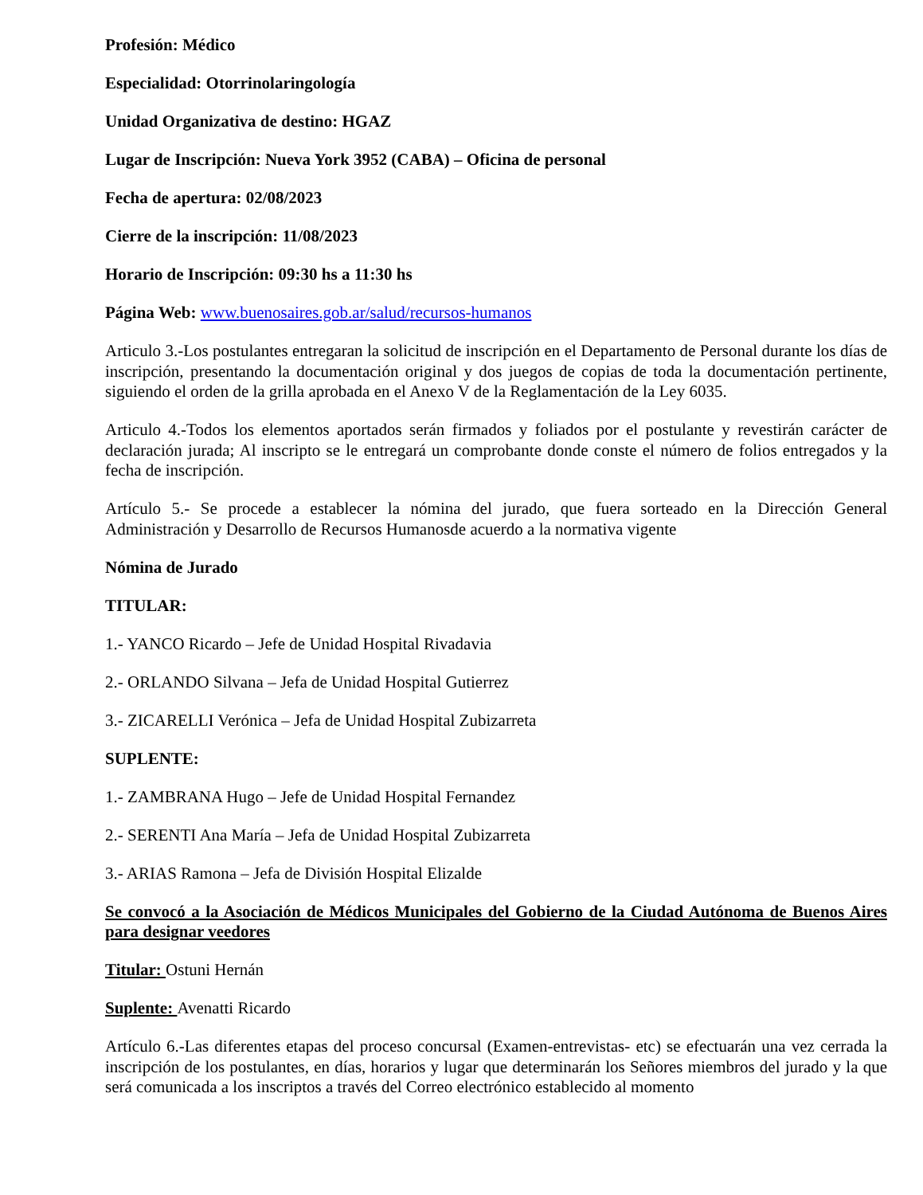Profesión: Médico
Especialidad: Otorrinolaringología
Unidad Organizativa de destino: HGAZ
Lugar de Inscripción: Nueva York 3952 (CABA) – Oficina de personal
Fecha de apertura: 02/08/2023
Cierre de la inscripción: 11/08/2023
Horario de Inscripción: 09:30 hs a 11:30 hs
Página Web: www.buenosaires.gob.ar/salud/recursos-humanos
Articulo 3.-Los postulantes entregaran la solicitud de inscripción en el Departamento de Personal durante los días de inscripción, presentando la documentación original y dos juegos de copias de toda la documentación pertinente, siguiendo el orden de la grilla aprobada en el Anexo V de la Reglamentación de la Ley 6035.
Articulo 4.-Todos los elementos aportados serán firmados y foliados por el postulante y revestirán carácter de declaración jurada; Al inscripto se le entregará un comprobante donde conste el número de folios entregados y la fecha de inscripción.
Artículo 5.- Se procede a establecer la nómina del jurado, que fuera sorteado en la Dirección General Administración y Desarrollo de Recursos Humanosde acuerdo a la normativa vigente
Nómina de Jurado
TITULAR:
1.- YANCO Ricardo – Jefe de Unidad Hospital Rivadavia
2.- ORLANDO Silvana – Jefa de Unidad Hospital Gutierrez
3.- ZICARELLI Verónica – Jefa de Unidad Hospital Zubizarreta
SUPLENTE:
1.- ZAMBRANA Hugo – Jefe de Unidad Hospital Fernandez
2.- SERENTI Ana María – Jefa de Unidad Hospital Zubizarreta
3.- ARIAS Ramona – Jefa de División Hospital Elizalde
Se convocó a la Asociación de Médicos Municipales del Gobierno de la Ciudad Autónoma de Buenos Aires para designar veedores
Titular: Ostuni Hernán
Suplente: Avenatti Ricardo
Artículo 6.-Las diferentes etapas del proceso concursal (Examen-entrevistas- etc) se efectuarán una vez cerrada la inscripción de los postulantes, en días, horarios y lugar que determinarán los Señores miembros del jurado y la que será comunicada a los inscriptos a través del Correo electrónico establecido al momento